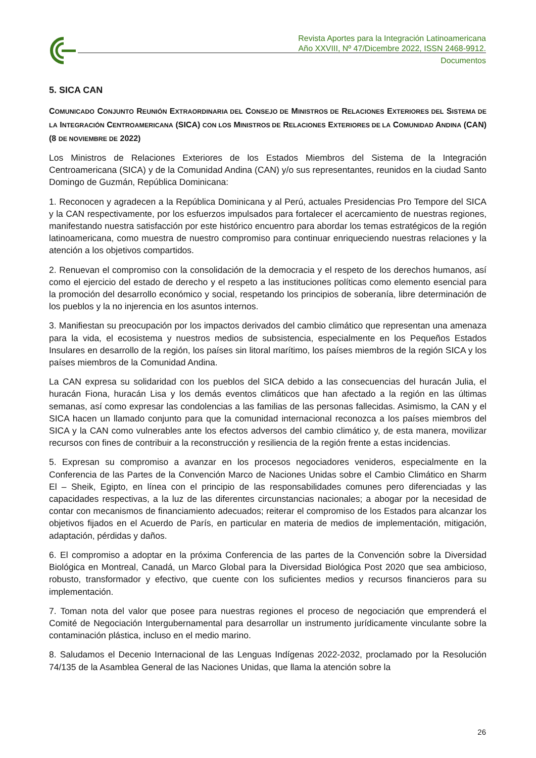Revista Aportes para la Integración Latinoamericana
Año XXVIII, Nº 47/Dicembre 2022, ISSN 2468-9912.
Documentos
5. SICA CAN
COMUNICADO CONJUNTO REUNIÓN EXTRAORDINARIA DEL CONSEJO DE MINISTROS DE RELACIONES EXTERIORES DEL SISTEMA DE LA INTEGRACIÓN CENTROAMERICANA (SICA) CON LOS MINISTROS DE RELACIONES EXTERIORES DE LA COMUNIDAD ANDINA (CAN) (8 DE NOVIEMBRE DE 2022)
Los Ministros de Relaciones Exteriores de los Estados Miembros del Sistema de la Integración Centroamericana (SICA) y de la Comunidad Andina (CAN) y/o sus representantes, reunidos en la ciudad Santo Domingo de Guzmán, República Dominicana:
1. Reconocen y agradecen a la República Dominicana y al Perú, actuales Presidencias Pro Tempore del SICA y la CAN respectivamente, por los esfuerzos impulsados para fortalecer el acercamiento de nuestras regiones, manifestando nuestra satisfacción por este histórico encuentro para abordar los temas estratégicos de la región latinoamericana, como muestra de nuestro compromiso para continuar enriqueciendo nuestras relaciones y la atención a los objetivos compartidos.
2. Renuevan el compromiso con la consolidación de la democracia y el respeto de los derechos humanos, así como el ejercicio del estado de derecho y el respeto a las instituciones políticas como elemento esencial para la promoción del desarrollo económico y social, respetando los principios de soberanía, libre determinación de los pueblos y la no injerencia en los asuntos internos.
3. Manifiestan su preocupación por los impactos derivados del cambio climático que representan una amenaza para la vida, el ecosistema y nuestros medios de subsistencia, especialmente en los Pequeños Estados Insulares en desarrollo de la región, los países sin litoral marítimo, los países miembros de la región SICA y los países miembros de la Comunidad Andina.
La CAN expresa su solidaridad con los pueblos del SICA debido a las consecuencias del huracán Julia, el huracán Fiona, huracán Lisa y los demás eventos climáticos que han afectado a la región en las últimas semanas, así como expresar las condolencias a las familias de las personas fallecidas. Asimismo, la CAN y el SICA hacen un llamado conjunto para que la comunidad internacional reconozca a los países miembros del SICA y la CAN como vulnerables ante los efectos adversos del cambio climático y, de esta manera, movilizar recursos con fines de contribuir a la reconstrucción y resiliencia de la región frente a estas incidencias.
5. Expresan su compromiso a avanzar en los procesos negociadores venideros, especialmente en la Conferencia de las Partes de la Convención Marco de Naciones Unidas sobre el Cambio Climático en Sharm El – Sheik, Egipto, en línea con el principio de las responsabilidades comunes pero diferenciadas y las capacidades respectivas, a la luz de las diferentes circunstancias nacionales; a abogar por la necesidad de contar con mecanismos de financiamiento adecuados; reiterar el compromiso de los Estados para alcanzar los objetivos fijados en el Acuerdo de París, en particular en materia de medios de implementación, mitigación, adaptación, pérdidas y daños.
6. El compromiso a adoptar en la próxima Conferencia de las partes de la Convención sobre la Diversidad Biológica en Montreal, Canadá, un Marco Global para la Diversidad Biológica Post 2020 que sea ambicioso, robusto, transformador y efectivo, que cuente con los suficientes medios y recursos financieros para su implementación.
7. Toman nota del valor que posee para nuestras regiones el proceso de negociación que emprenderá el Comité de Negociación Intergubernamental para desarrollar un instrumento jurídicamente vinculante sobre la contaminación plástica, incluso en el medio marino.
8. Saludamos el Decenio Internacional de las Lenguas Indígenas 2022-2032, proclamado por la Resolución 74/135 de la Asamblea General de las Naciones Unidas, que llama la atención sobre la
26